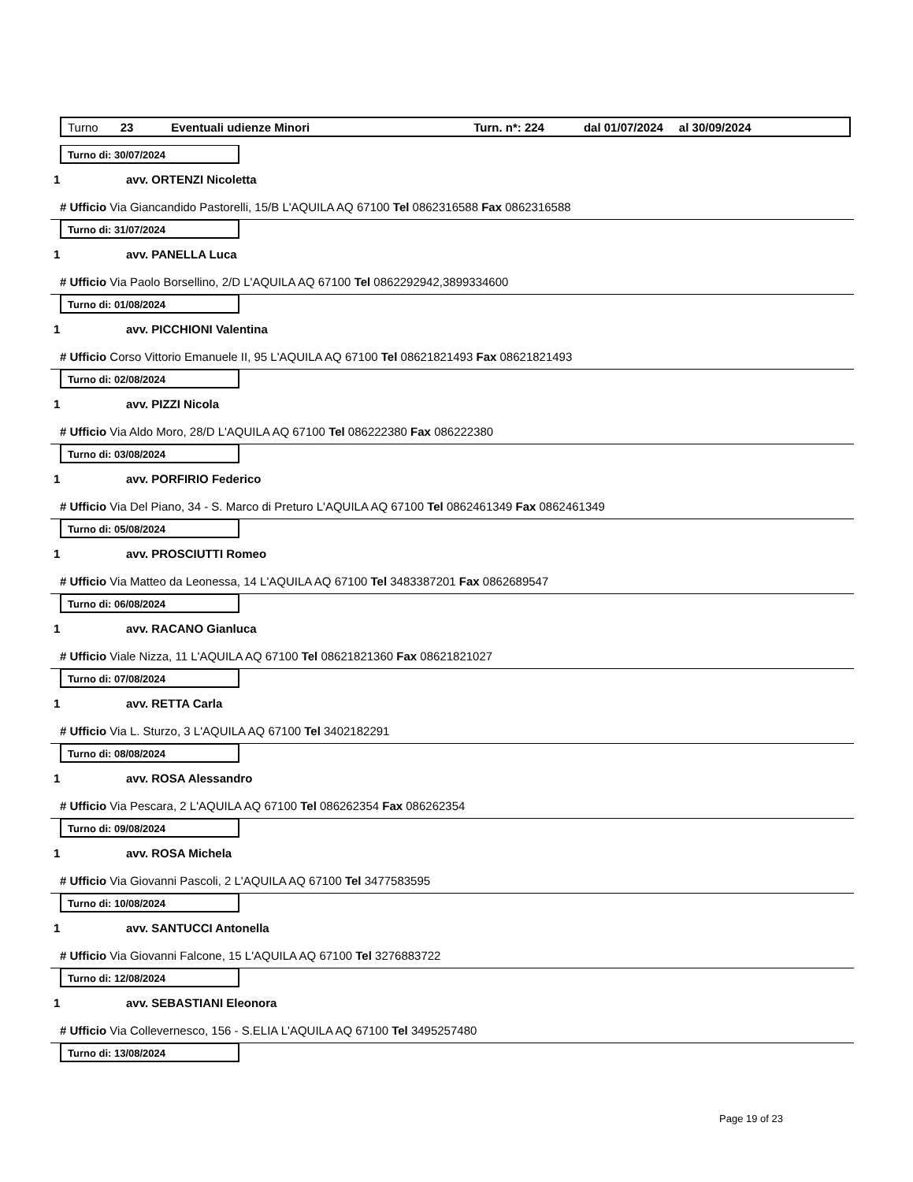Turno 23 Eventuali udienze Minori Turn. n*: 224 dal 01/07/2024 al 30/09/2024
Turno di: 30/07/2024
1 avv. ORTENZI Nicoletta
# Ufficio Via Giancandido Pastorelli, 15/B L'AQUILA AQ 67100 Tel 0862316588 Fax 0862316588
Turno di: 31/07/2024
1 avv. PANELLA Luca
# Ufficio Via Paolo Borsellino, 2/D L'AQUILA AQ 67100 Tel 0862292942,3899334600
Turno di: 01/08/2024
1 avv. PICCHIONI Valentina
# Ufficio Corso Vittorio Emanuele II, 95 L'AQUILA AQ 67100 Tel 08621821493 Fax 08621821493
Turno di: 02/08/2024
1 avv. PIZZI Nicola
# Ufficio Via Aldo Moro, 28/D L'AQUILA AQ 67100 Tel 086222380 Fax 086222380
Turno di: 03/08/2024
1 avv. PORFIRIO Federico
# Ufficio Via Del Piano, 34 - S. Marco di Preturo L'AQUILA AQ 67100 Tel 0862461349 Fax 0862461349
Turno di: 05/08/2024
1 avv. PROSCIUTTI Romeo
# Ufficio Via Matteo da Leonessa, 14 L'AQUILA AQ 67100 Tel 3483387201 Fax 0862689547
Turno di: 06/08/2024
1 avv. RACANO Gianluca
# Ufficio Viale Nizza, 11 L'AQUILA AQ 67100 Tel 08621821360 Fax 08621821027
Turno di: 07/08/2024
1 avv. RETTA Carla
# Ufficio Via L. Sturzo, 3 L'AQUILA AQ 67100 Tel 3402182291
Turno di: 08/08/2024
1 avv. ROSA Alessandro
# Ufficio Via Pescara, 2 L'AQUILA AQ 67100 Tel 086262354 Fax 086262354
Turno di: 09/08/2024
1 avv. ROSA Michela
# Ufficio Via Giovanni Pascoli, 2 L'AQUILA AQ 67100 Tel 3477583595
Turno di: 10/08/2024
1 avv. SANTUCCI Antonella
# Ufficio Via Giovanni Falcone, 15 L'AQUILA AQ 67100 Tel 3276883722
Turno di: 12/08/2024
1 avv. SEBASTIANI Eleonora
# Ufficio Via Collevernesco, 156 - S.ELIA L'AQUILA AQ 67100 Tel 3495257480
Turno di: 13/08/2024
Page 19 of 23